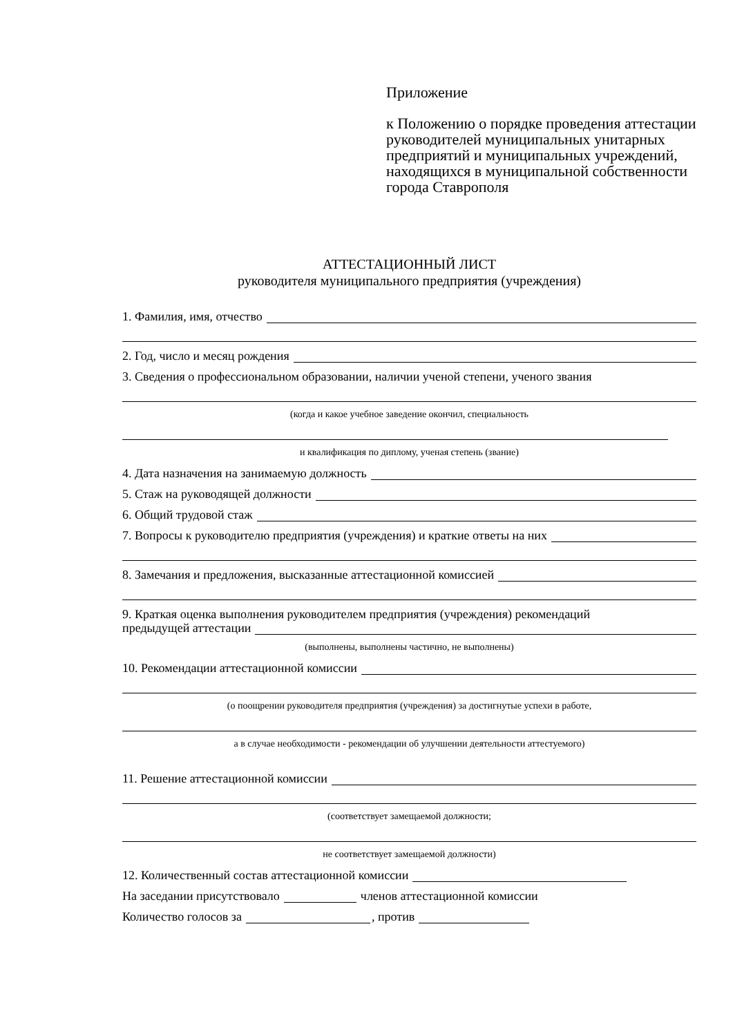Приложение
к Положению о порядке проведения аттестации руководителей муниципальных унитарных предприятий и муниципальных учреждений, находящихся в муниципальной собственности города Ставрополя
АТТЕСТАЦИОННЫЙ ЛИСТ
руководителя муниципального предприятия (учреждения)
1. Фамилия, имя, отчество
2. Год, число и месяц рождения
3. Сведения о профессиональном образовании, наличии ученой степени, ученого звания
(когда и какое учебное заведение окончил, специальность
и квалификация по диплому, ученая степень (звание)
4. Дата назначения на занимаемую должность
5. Стаж на руководящей должности
6. Общий трудовой стаж
7. Вопросы к руководителю предприятия (учреждения) и краткие ответы на них
8. Замечания и предложения, высказанные аттестационной комиссией
9. Краткая оценка выполнения руководителем предприятия (учреждения) рекомендаций
предыдущей аттестации
(выполнены, выполнены частично, не выполнены)
10. Рекомендации аттестационной комиссии
(о поощрении руководителя предприятия (учреждения) за достигнутые успехи в работе,
а в случае необходимости - рекомендации об улучшении деятельности аттестуемого)
11. Решение аттестационной комиссии
(соответствует замещаемой должности;
не соответствует замещаемой должности)
12. Количественный состав аттестационной комиссии
На заседании присутствовало членов аттестационной комиссии
Количество голосов за , против